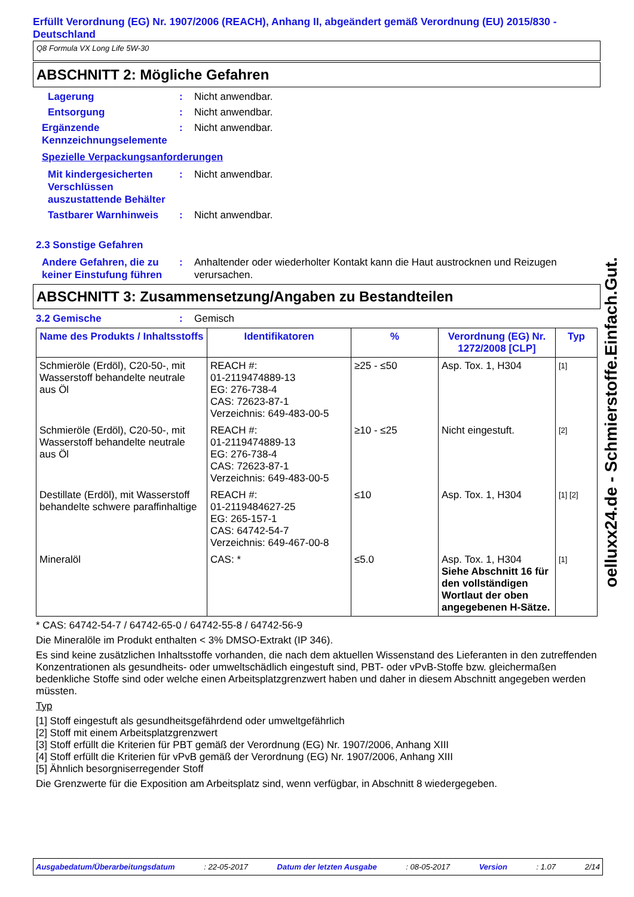Erfüllt Verordnung (EG) Nr. 1907/2006 (REACH), Anhang II, abgeändert gemäß Verordnung (EU) 2015/830 - Deutschland
Q8 Formula VX Long Life 5W-30
ABSCHNITT 2: Mögliche Gefahren
Lagerung : Nicht anwendbar.
Entsorgung : Nicht anwendbar.
Ergänzende Kennzeichnungselemente
: Nicht anwendbar.
Spezielle Verpackungsanforderungen
Mit kindergesicherten Verschlüssen auszustattende Behälter
: Nicht anwendbar.
Tastbarer Warnhinweis : Nicht anwendbar.
2.3 Sonstige Gefahren
Andere Gefahren, die zu keiner Einstufung führen
: Anhaltender oder wiederholter Kontakt kann die Haut austrocknen und Reizugen verursachen.
ABSCHNITT 3: Zusammensetzung/Angaben zu Bestandteilen
3.2 Gemische : Gemisch
| Name des Produkts / Inhaltsstoffs | Identifikatoren | % | Verordnung (EG) Nr. 1272/2008 [CLP] | Typ |
| --- | --- | --- | --- | --- |
| Schmieröle (Erdöl), C20-50-, mit Wasserstoff behandelte neutrale aus Öl | REACH #: 01-2119474889-13 EG: 276-738-4 CAS: 72623-87-1 Verzeichnis: 649-483-00-5 | ≥25 - ≤50 | Asp. Tox. 1, H304 | [1] |
| Schmieröle (Erdöl), C20-50-, mit Wasserstoff behandelte neutrale aus Öl | REACH #: 01-2119474889-13 EG: 276-738-4 CAS: 72623-87-1 Verzeichnis: 649-483-00-5 | ≥10 - ≤25 | Nicht eingestuft. | [2] |
| Destillate (Erdöl), mit Wasserstoff behandelte schwere paraffinhaltige | REACH #: 01-2119484627-25 EG: 265-157-1 CAS: 64742-54-7 Verzeichnis: 649-467-00-8 | ≤10 | Asp. Tox. 1, H304 | [1] [2] |
| Mineralöl | CAS: * | ≤5.0 | Asp. Tox. 1, H304 Siehe Abschnitt 16 für den vollständigen Wortlaut der oben angegebenen H-Sätze. | [1] |
* CAS: 64742-54-7 / 64742-65-0 / 64742-55-8 / 64742-56-9
Die Mineralöle im Produkt enthalten < 3% DMSO-Extrakt (IP 346).
Es sind keine zusätzlichen Inhaltsstoffe vorhanden, die nach dem aktuellen Wissenstand des Lieferanten in den zutreffenden Konzentrationen als gesundheits- oder umweltschädlich eingestuft sind, PBT- oder vPvB-Stoffe bzw. gleichermaßen bedenkliche Stoffe sind oder welche einen Arbeitsplatzgrenzwert haben und daher in diesem Abschnitt angegeben werden müssten.
Typ
[1] Stoff eingestuft als gesundheitsgefährdend oder umweltgefährlich
[2] Stoff mit einem Arbeitsplatzgrenzwert
[3] Stoff erfüllt die Kriterien für PBT gemäß der Verordnung (EG) Nr. 1907/2006, Anhang XIII
[4] Stoff erfüllt die Kriterien für vPvB gemäß der Verordnung (EG) Nr. 1907/2006, Anhang XIII
[5] Ähnlich besorgniserregender Stoff
Die Grenzwerte für die Exposition am Arbeitsplatz sind, wenn verfügbar, in Abschnitt 8 wiedergegeben.
oelluxx24.de - Schmierstoffe.Einfach.Gut.
Ausgabedatum/Überarbeitungsdatum: 22-05-2017 Datum der letzten Ausgabe: 08-05-2017 Version: 1.07 2/14